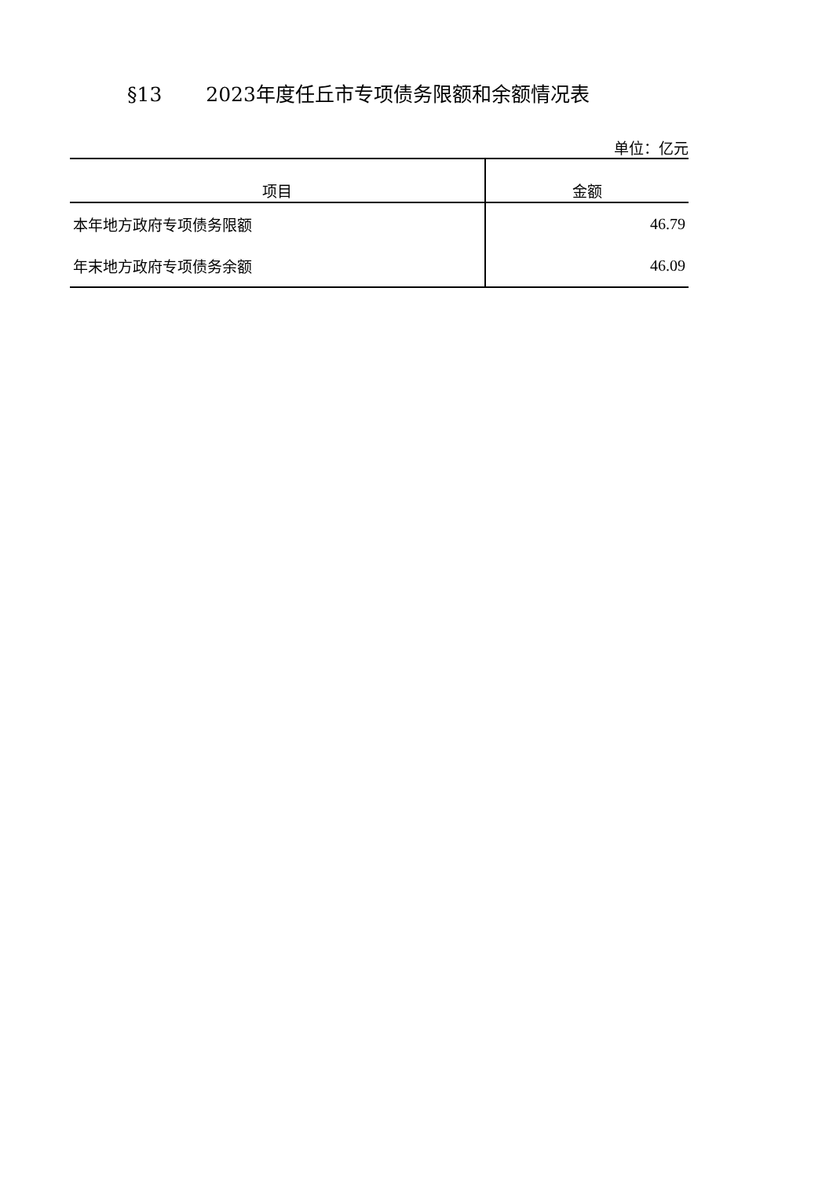§13 2023年度任丘市专项债务限额和余额情况表
单位：亿元
| 项目 | 金额 |
| --- | --- |
| 本年地方政府专项债务限额 | 46.79 |
| 年末地方政府专项债务余额 | 46.09 |